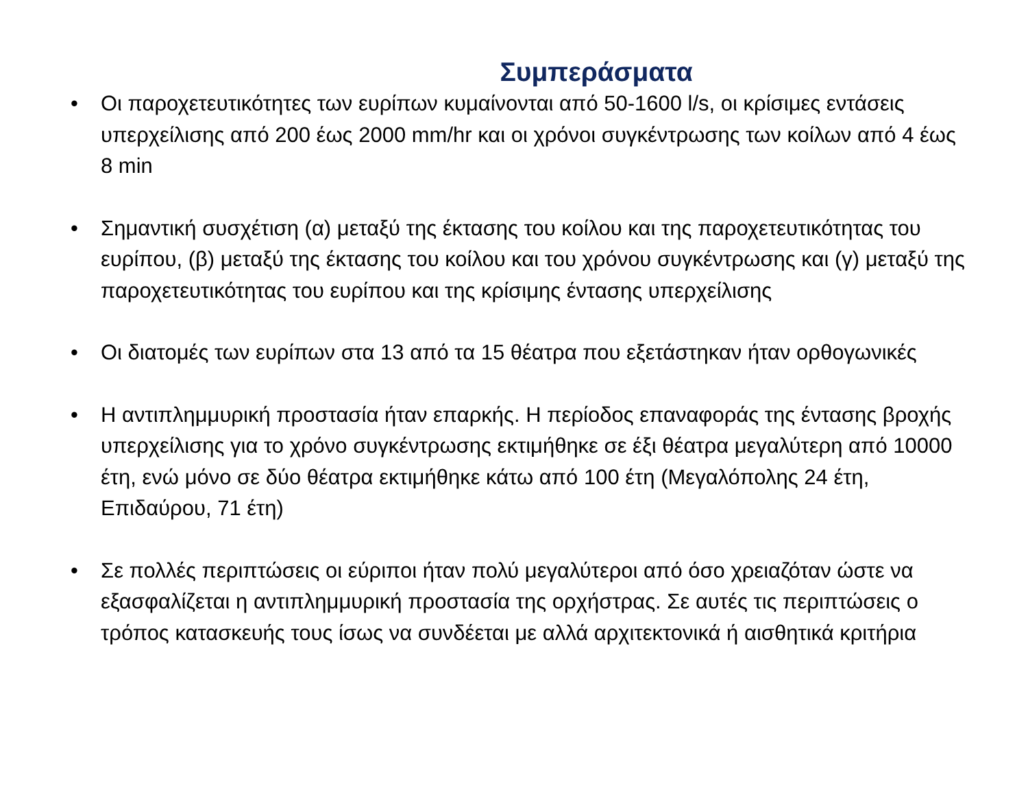Συμπεράσματα
• Οι παροχετευτικότητες των ευρίπων κυμαίνονται από 50-1600 l/s, οι κρίσιμες εντάσεις υπερχείλισης από 200 έως 2000 mm/hr και οι χρόνοι συγκέντρωσης των κοίλων από 4 έως 8 min
• Σημαντική συσχέτιση (α) μεταξύ της έκτασης του κοίλου και της παροχετευτικότητας του ευρίπου, (β) μεταξύ της έκτασης του κοίλου και του χρόνου συγκέντρωσης και (γ) μεταξύ της παροχετευτικότητας του ευρίπου και της κρίσιμης έντασης υπερχείλισης
• Οι διατομές των ευρίπων στα 13 από τα 15 θέατρα που εξετάστηκαν ήταν ορθογωνικές
• Η αντιπλημμυρική προστασία ήταν επαρκής. Η περίοδος επαναφοράς της έντασης βροχής υπερχείλισης για το χρόνο συγκέντρωσης εκτιμήθηκε σε έξι θέατρα μεγαλύτερη από 10000 έτη, ενώ μόνο σε δύο θέατρα εκτιμήθηκε κάτω από 100 έτη (Μεγαλόπολης 24 έτη, Επιδαύρου, 71 έτη)
• Σε πολλές περιπτώσεις οι εύριποι ήταν πολύ μεγαλύτεροι από όσο χρειαζόταν ώστε να εξασφαλίζεται η αντιπλημμυρική προστασία της ορχήστρας. Σε αυτές τις περιπτώσεις ο τρόπος κατασκευής τους ίσως να συνδέεται με αλλά αρχιτεκτονικά ή αισθητικά κριτήρια